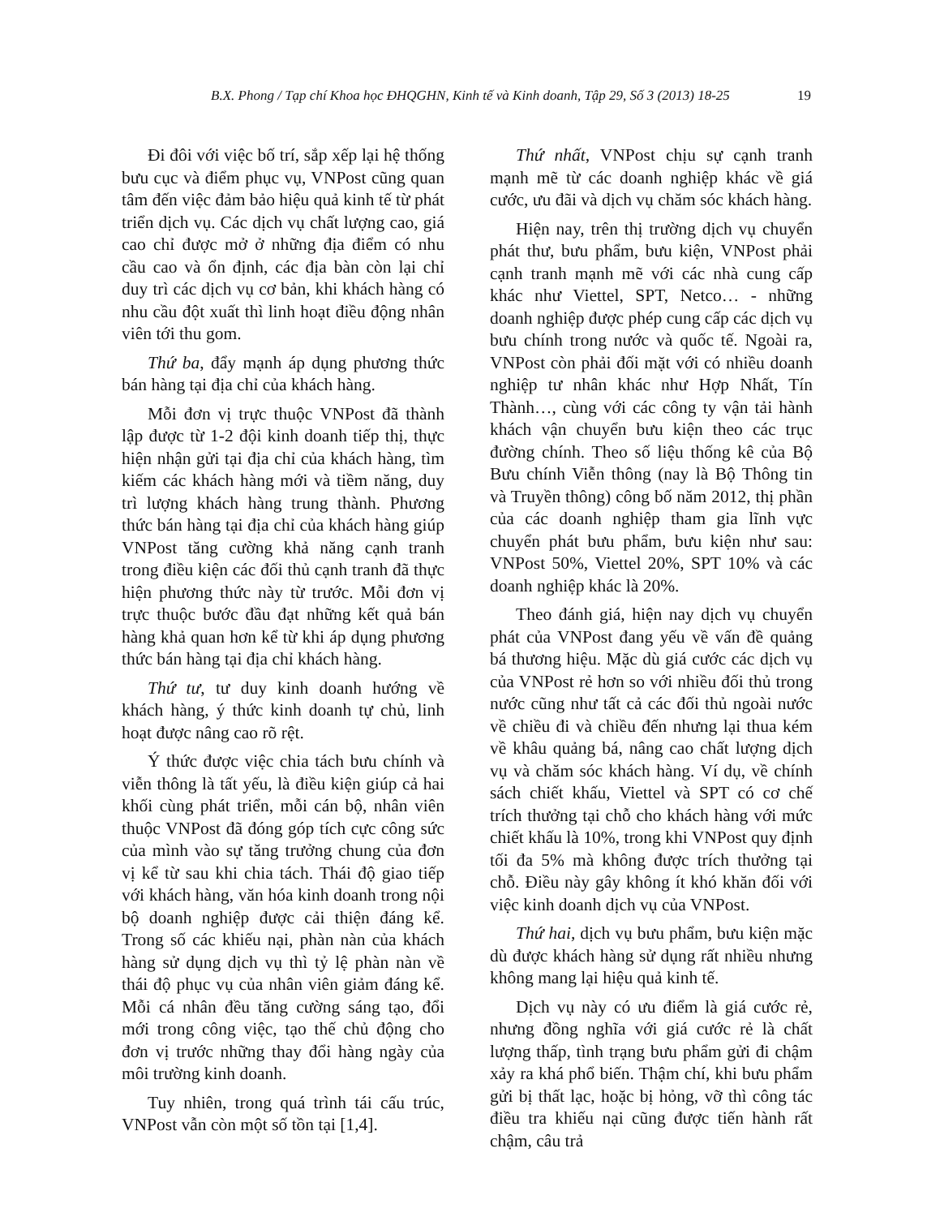B.X. Phong / Tạp chí Khoa học ĐHQGHN, Kinh tế và Kinh doanh, Tập 29, Số 3 (2013) 18-25 19
Đi đôi với việc bố trí, sắp xếp lại hệ thống bưu cục và điểm phục vụ, VNPost cũng quan tâm đến việc đảm bảo hiệu quả kinh tế từ phát triển dịch vụ. Các dịch vụ chất lượng cao, giá cao chỉ được mở ở những địa điểm có nhu cầu cao và ổn định, các địa bàn còn lại chỉ duy trì các dịch vụ cơ bản, khi khách hàng có nhu cầu đột xuất thì linh hoạt điều động nhân viên tới thu gom.
Thứ ba, đẩy mạnh áp dụng phương thức bán hàng tại địa chỉ của khách hàng.
Mỗi đơn vị trực thuộc VNPost đã thành lập được từ 1-2 đội kinh doanh tiếp thị, thực hiện nhận gửi tại địa chỉ của khách hàng, tìm kiếm các khách hàng mới và tiềm năng, duy trì lượng khách hàng trung thành. Phương thức bán hàng tại địa chỉ của khách hàng giúp VNPost tăng cường khả năng cạnh tranh trong điều kiện các đối thủ cạnh tranh đã thực hiện phương thức này từ trước. Mỗi đơn vị trực thuộc bước đầu đạt những kết quả bán hàng khả quan hơn kể từ khi áp dụng phương thức bán hàng tại địa chỉ khách hàng.
Thứ tư, tư duy kinh doanh hướng về khách hàng, ý thức kinh doanh tự chủ, linh hoạt được nâng cao rõ rệt.
Ý thức được việc chia tách bưu chính và viễn thông là tất yếu, là điều kiện giúp cả hai khối cùng phát triển, mỗi cán bộ, nhân viên thuộc VNPost đã đóng góp tích cực công sức của mình vào sự tăng trưởng chung của đơn vị kể từ sau khi chia tách. Thái độ giao tiếp với khách hàng, văn hóa kinh doanh trong nội bộ doanh nghiệp được cải thiện đáng kể. Trong số các khiếu nại, phàn nàn của khách hàng sử dụng dịch vụ thì tỷ lệ phàn nàn về thái độ phục vụ của nhân viên giảm đáng kể. Mỗi cá nhân đều tăng cường sáng tạo, đổi mới trong công việc, tạo thế chủ động cho đơn vị trước những thay đổi hàng ngày của môi trường kinh doanh.
Tuy nhiên, trong quá trình tái cấu trúc, VNPost vẫn còn một số tồn tại [1,4].
Thứ nhất, VNPost chịu sự cạnh tranh mạnh mẽ từ các doanh nghiệp khác về giá cước, ưu đãi và dịch vụ chăm sóc khách hàng.
Hiện nay, trên thị trường dịch vụ chuyển phát thư, bưu phẩm, bưu kiện, VNPost phải cạnh tranh mạnh mẽ với các nhà cung cấp khác như Viettel, SPT, Netco… - những doanh nghiệp được phép cung cấp các dịch vụ bưu chính trong nước và quốc tế. Ngoài ra, VNPost còn phải đối mặt với có nhiều doanh nghiệp tư nhân khác như Hợp Nhất, Tín Thành…, cùng với các công ty vận tải hành khách vận chuyển bưu kiện theo các trục đường chính. Theo số liệu thống kê của Bộ Bưu chính Viễn thông (nay là Bộ Thông tin và Truyền thông) công bố năm 2012, thị phần của các doanh nghiệp tham gia lĩnh vực chuyển phát bưu phẩm, bưu kiện như sau: VNPost 50%, Viettel 20%, SPT 10% và các doanh nghiệp khác là 20%.
Theo đánh giá, hiện nay dịch vụ chuyển phát của VNPost đang yếu về vấn đề quảng bá thương hiệu. Mặc dù giá cước các dịch vụ của VNPost rẻ hơn so với nhiều đối thủ trong nước cũng như tất cả các đối thủ ngoài nước về chiều đi và chiều đến nhưng lại thua kém về khâu quảng bá, nâng cao chất lượng dịch vụ và chăm sóc khách hàng. Ví dụ, về chính sách chiết khấu, Viettel và SPT có cơ chế trích thưởng tại chỗ cho khách hàng với mức chiết khấu là 10%, trong khi VNPost quy định tối đa 5% mà không được trích thưởng tại chỗ. Điều này gây không ít khó khăn đối với việc kinh doanh dịch vụ của VNPost.
Thứ hai, dịch vụ bưu phẩm, bưu kiện mặc dù được khách hàng sử dụng rất nhiều nhưng không mang lại hiệu quả kinh tế.
Dịch vụ này có ưu điểm là giá cước rẻ, nhưng đồng nghĩa với giá cước rẻ là chất lượng thấp, tình trạng bưu phẩm gửi đi chậm xảy ra khá phổ biến. Thậm chí, khi bưu phẩm gửi bị thất lạc, hoặc bị hỏng, vỡ thì công tác điều tra khiếu nại cũng được tiến hành rất chậm, câu trả